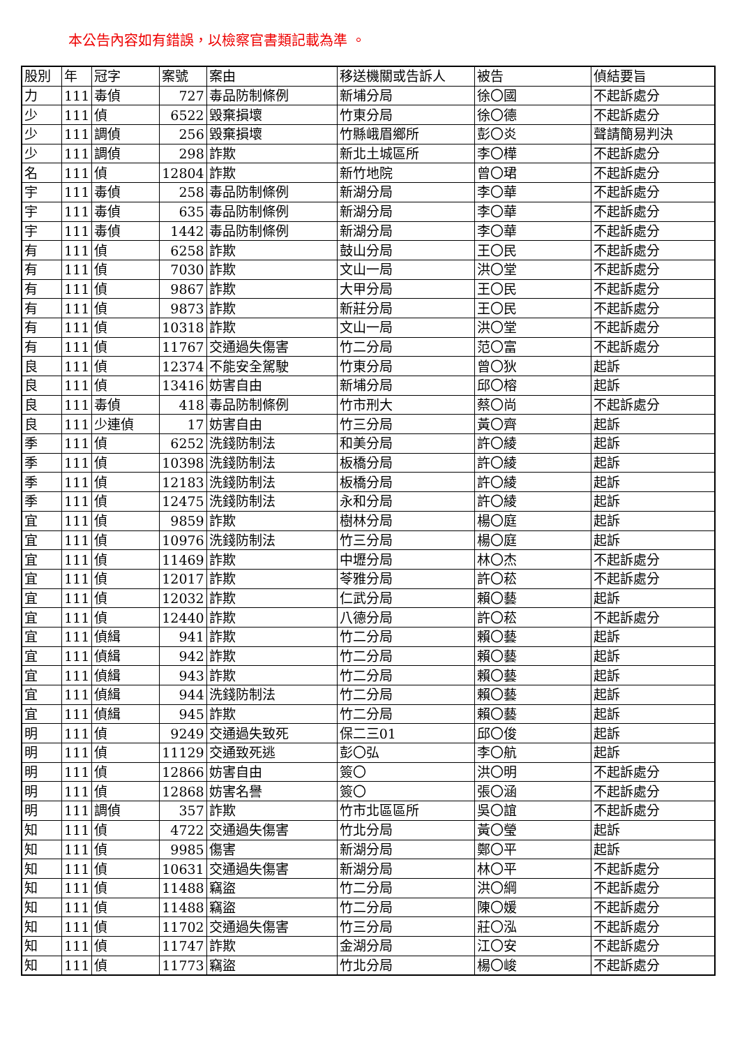本公告內容如有錯誤，以檢察官書類記載為準 。
| 股別 | 年 | 冠字 | 案號 | 案由 | 移送機關或告訴人 | 被告 | 偵結要旨 |
| --- | --- | --- | --- | --- | --- | --- | --- |
| 力 | 111 | 毒偵 | 727 | 毒品防制條例 | 新埔分局 | 徐〇國 | 不起訴處分 |
| 少 | 111 | 偵 | 6522 | 毀棄損壞 | 竹東分局 | 徐〇德 | 不起訴處分 |
| 少 | 111 | 調偵 | 256 | 毀棄損壞 | 竹縣峨眉鄉所 | 彭〇炎 | 聲請簡易判決 |
| 少 | 111 | 調偵 | 298 | 詐欺 | 新北土城區所 | 李〇樺 | 不起訴處分 |
| 名 | 111 | 偵 | 12804 | 詐欺 | 新竹地院 | 曾〇珺 | 不起訴處分 |
| 宇 | 111 | 毒偵 | 258 | 毒品防制條例 | 新湖分局 | 李〇華 | 不起訴處分 |
| 宇 | 111 | 毒偵 | 635 | 毒品防制條例 | 新湖分局 | 李〇華 | 不起訴處分 |
| 宇 | 111 | 毒偵 | 1442 | 毒品防制條例 | 新湖分局 | 李〇華 | 不起訴處分 |
| 有 | 111 | 偵 | 6258 | 詐欺 | 鼓山分局 | 王〇民 | 不起訴處分 |
| 有 | 111 | 偵 | 7030 | 詐欺 | 文山一局 | 洪〇堂 | 不起訴處分 |
| 有 | 111 | 偵 | 9867 | 詐欺 | 大甲分局 | 王〇民 | 不起訴處分 |
| 有 | 111 | 偵 | 9873 | 詐欺 | 新莊分局 | 王〇民 | 不起訴處分 |
| 有 | 111 | 偵 | 10318 | 詐欺 | 文山一局 | 洪〇堂 | 不起訴處分 |
| 有 | 111 | 偵 | 11767 | 交通過失傷害 | 竹二分局 | 范〇富 | 不起訴處分 |
| 良 | 111 | 偵 | 12374 | 不能安全駕駛 | 竹東分局 | 曾〇狄 | 起訴 |
| 良 | 111 | 偵 | 13416 | 妨害自由 | 新埔分局 | 邱〇榕 | 起訴 |
| 良 | 111 | 毒偵 | 418 | 毒品防制條例 | 竹市刑大 | 蔡〇尚 | 不起訴處分 |
| 良 | 111 | 少連偵 | 17 | 妨害自由 | 竹三分局 | 黃〇齊 | 起訴 |
| 季 | 111 | 偵 | 6252 | 洗錢防制法 | 和美分局 | 許〇綾 | 起訴 |
| 季 | 111 | 偵 | 10398 | 洗錢防制法 | 板橋分局 | 許〇綾 | 起訴 |
| 季 | 111 | 偵 | 12183 | 洗錢防制法 | 板橋分局 | 許〇綾 | 起訴 |
| 季 | 111 | 偵 | 12475 | 洗錢防制法 | 永和分局 | 許〇綾 | 起訴 |
| 宜 | 111 | 偵 | 9859 | 詐欺 | 樹林分局 | 楊〇庭 | 起訴 |
| 宜 | 111 | 偵 | 10976 | 洗錢防制法 | 竹三分局 | 楊〇庭 | 起訴 |
| 宜 | 111 | 偵 | 11469 | 詐欺 | 中壢分局 | 林〇杰 | 不起訴處分 |
| 宜 | 111 | 偵 | 12017 | 詐欺 | 苓雅分局 | 許〇菘 | 不起訴處分 |
| 宜 | 111 | 偵 | 12032 | 詐欺 | 仁武分局 | 賴〇藝 | 起訴 |
| 宜 | 111 | 偵 | 12440 | 詐欺 | 八德分局 | 許〇菘 | 不起訴處分 |
| 宜 | 111 | 偵緝 | 941 | 詐欺 | 竹二分局 | 賴〇藝 | 起訴 |
| 宜 | 111 | 偵緝 | 942 | 詐欺 | 竹二分局 | 賴〇藝 | 起訴 |
| 宜 | 111 | 偵緝 | 943 | 詐欺 | 竹二分局 | 賴〇藝 | 起訴 |
| 宜 | 111 | 偵緝 | 944 | 洗錢防制法 | 竹二分局 | 賴〇藝 | 起訴 |
| 宜 | 111 | 偵緝 | 945 | 詐欺 | 竹二分局 | 賴〇藝 | 起訴 |
| 明 | 111 | 偵 | 9249 | 交通過失致死 | 保二三01 | 邱〇俊 | 起訴 |
| 明 | 111 | 偵 | 11129 | 交通致死逃 | 彭〇弘 | 李〇航 | 起訴 |
| 明 | 111 | 偵 | 12866 | 妨害自由 | 簽〇 | 洪〇明 | 不起訴處分 |
| 明 | 111 | 偵 | 12868 | 妨害名譽 | 簽〇 | 張〇涵 | 不起訴處分 |
| 明 | 111 | 調偵 | 357 | 詐欺 | 竹市北區區所 | 吳〇誼 | 不起訴處分 |
| 知 | 111 | 偵 | 4722 | 交通過失傷害 | 竹北分局 | 黃〇瑩 | 起訴 |
| 知 | 111 | 偵 | 9985 | 傷害 | 新湖分局 | 鄭〇平 | 起訴 |
| 知 | 111 | 偵 | 10631 | 交通過失傷害 | 新湖分局 | 林〇平 | 不起訴處分 |
| 知 | 111 | 偵 | 11488 | 竊盜 | 竹二分局 | 洪〇綱 | 不起訴處分 |
| 知 | 111 | 偵 | 11488 | 竊盜 | 竹二分局 | 陳〇媛 | 不起訴處分 |
| 知 | 111 | 偵 | 11702 | 交通過失傷害 | 竹三分局 | 莊〇泓 | 不起訴處分 |
| 知 | 111 | 偵 | 11747 | 詐欺 | 金湖分局 | 江〇安 | 不起訴處分 |
| 知 | 111 | 偵 | 11773 | 竊盜 | 竹北分局 | 楊〇峻 | 不起訴處分 |